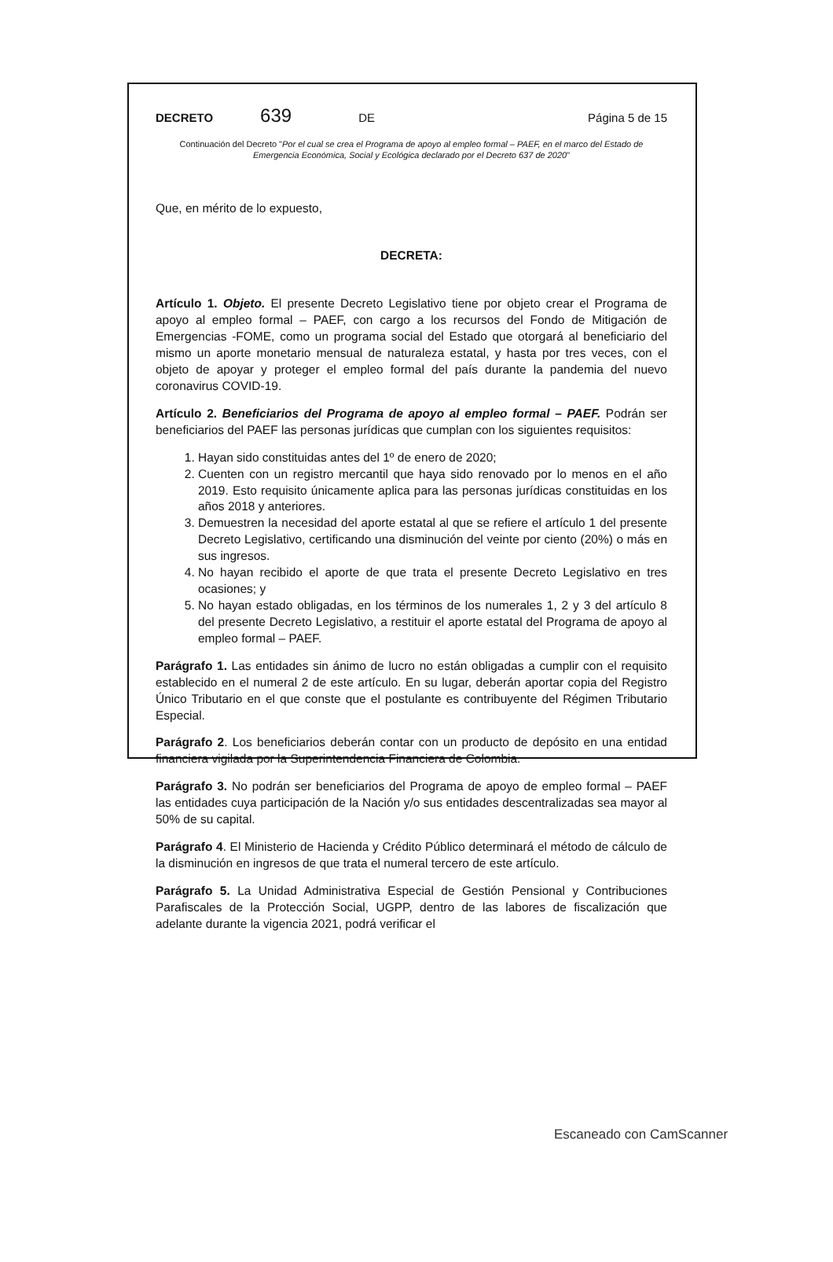DECRETO 639 DE Página 5 de 15
Continuación del Decreto "Por el cual se crea el Programa de apoyo al empleo formal – PAEF, en el marco del Estado de Emergencia Económica, Social y Ecológica declarado por el Decreto 637 de 2020"
Que, en mérito de lo expuesto,
DECRETA:
Artículo 1. Objeto. El presente Decreto Legislativo tiene por objeto crear el Programa de apoyo al empleo formal – PAEF, con cargo a los recursos del Fondo de Mitigación de Emergencias -FOME, como un programa social del Estado que otorgará al beneficiario del mismo un aporte monetario mensual de naturaleza estatal, y hasta por tres veces, con el objeto de apoyar y proteger el empleo formal del país durante la pandemia del nuevo coronavirus COVID-19.
Artículo 2. Beneficiarios del Programa de apoyo al empleo formal – PAEF. Podrán ser beneficiarios del PAEF las personas jurídicas que cumplan con los siguientes requisitos:
1. Hayan sido constituidas antes del 1º de enero de 2020;
2. Cuenten con un registro mercantil que haya sido renovado por lo menos en el año 2019. Esto requisito únicamente aplica para las personas jurídicas constituidas en los años 2018 y anteriores.
3. Demuestren la necesidad del aporte estatal al que se refiere el artículo 1 del presente Decreto Legislativo, certificando una disminución del veinte por ciento (20%) o más en sus ingresos.
4. No hayan recibido el aporte de que trata el presente Decreto Legislativo en tres ocasiones; y
5. No hayan estado obligadas, en los términos de los numerales 1, 2 y 3 del artículo 8 del presente Decreto Legislativo, a restituir el aporte estatal del Programa de apoyo al empleo formal – PAEF.
Parágrafo 1. Las entidades sin ánimo de lucro no están obligadas a cumplir con el requisito establecido en el numeral 2 de este artículo. En su lugar, deberán aportar copia del Registro Único Tributario en el que conste que el postulante es contribuyente del Régimen Tributario Especial.
Parágrafo 2. Los beneficiarios deberán contar con un producto de depósito en una entidad financiera vigilada por la Superintendencia Financiera de Colombia.
Parágrafo 3. No podrán ser beneficiarios del Programa de apoyo de empleo formal – PAEF las entidades cuya participación de la Nación y/o sus entidades descentralizadas sea mayor al 50% de su capital.
Parágrafo 4. El Ministerio de Hacienda y Crédito Público determinará el método de cálculo de la disminución en ingresos de que trata el numeral tercero de este artículo.
Parágrafo 5. La Unidad Administrativa Especial de Gestión Pensional y Contribuciones Parafiscales de la Protección Social, UGPP, dentro de las labores de fiscalización que adelante durante la vigencia 2021, podrá verificar el
Escaneado con CamScanner